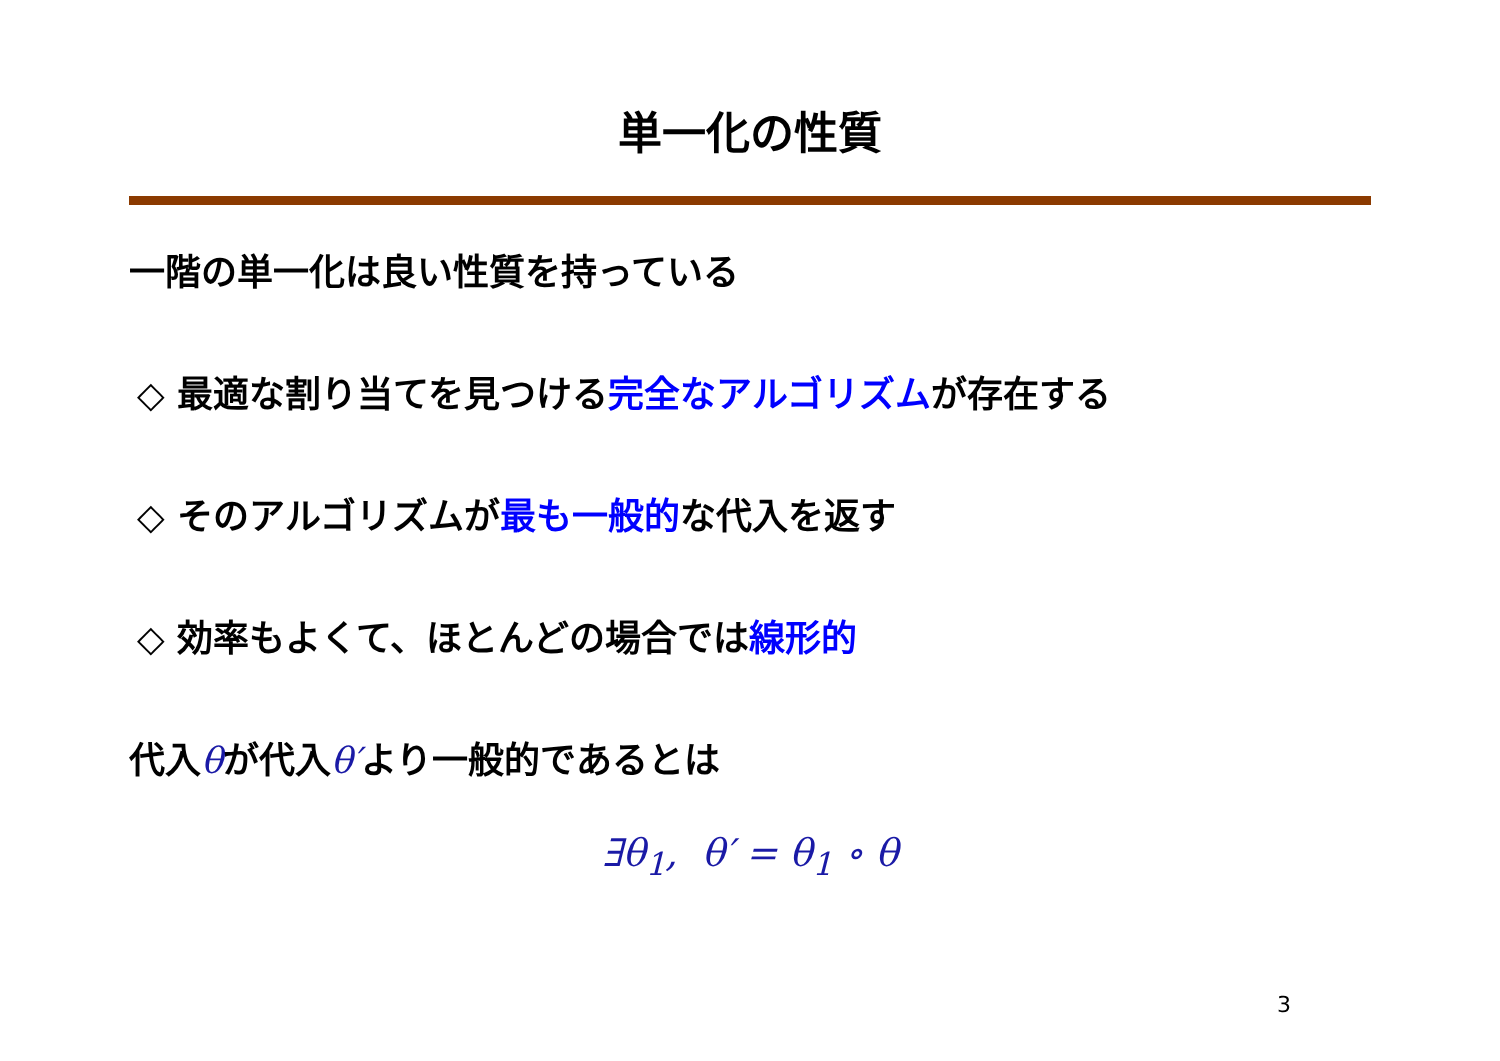単一化の性質
一階の単一化は良い性質を持っている
◇ 最適な割り当てを見つける完全なアルゴリズムが存在する
◇ そのアルゴリズムが最も一般的な代入を返す
◇ 効率もよくて、ほとんどの場合では線形的
代入θが代入θ′より一般的であるとは
∃θ<sub>1</sub>, θ′ = θ<sub>1</sub> ∘ θ
3